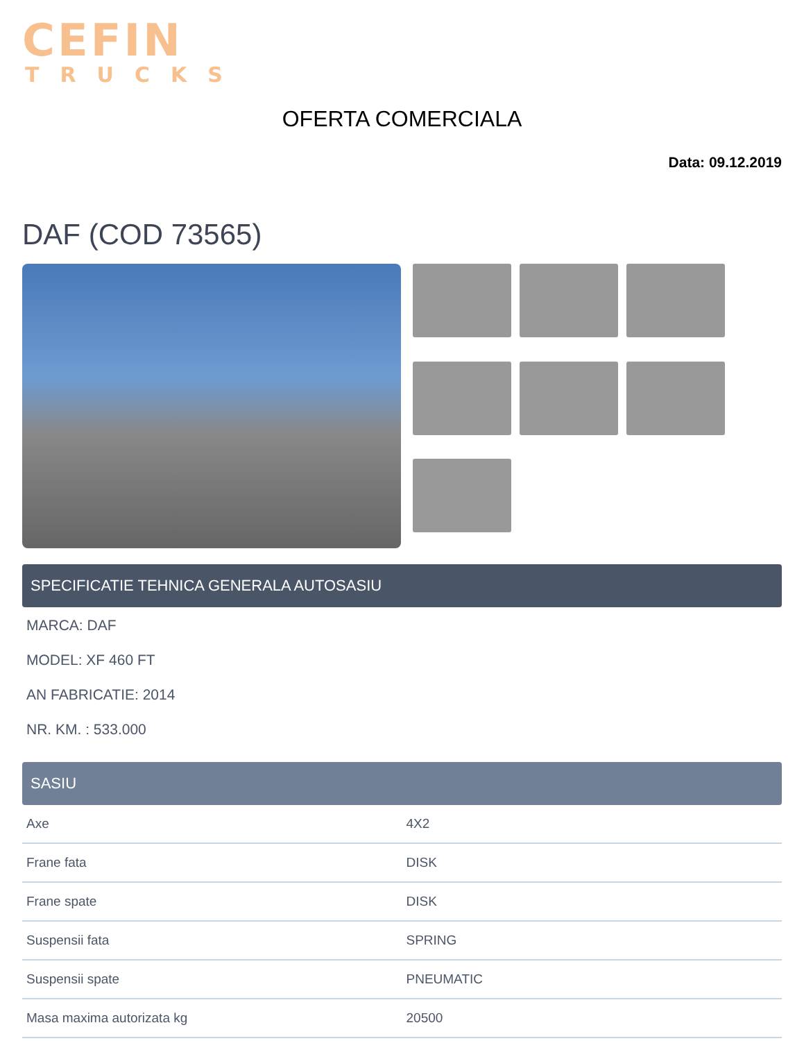CEFIN
TRUCKS
OFERTA COMERCIALA
Data: 09.12.2019
DAF (COD 73565)
SPECIFICATIE TEHNICA GENERALA AUTOSASIU
MARCA: DAF
MODEL: XF 460 FT
AN FABRICATIE: 2014
NR. KM. : 533.000
SASIU
| Axe | 4X2 |
| Frane fata | DISK |
| Frane spate | DISK |
| Suspensii fata | SPRING |
| Suspensii spate | PNEUMATIC |
| Masa maxima autorizata kg | 20500 |